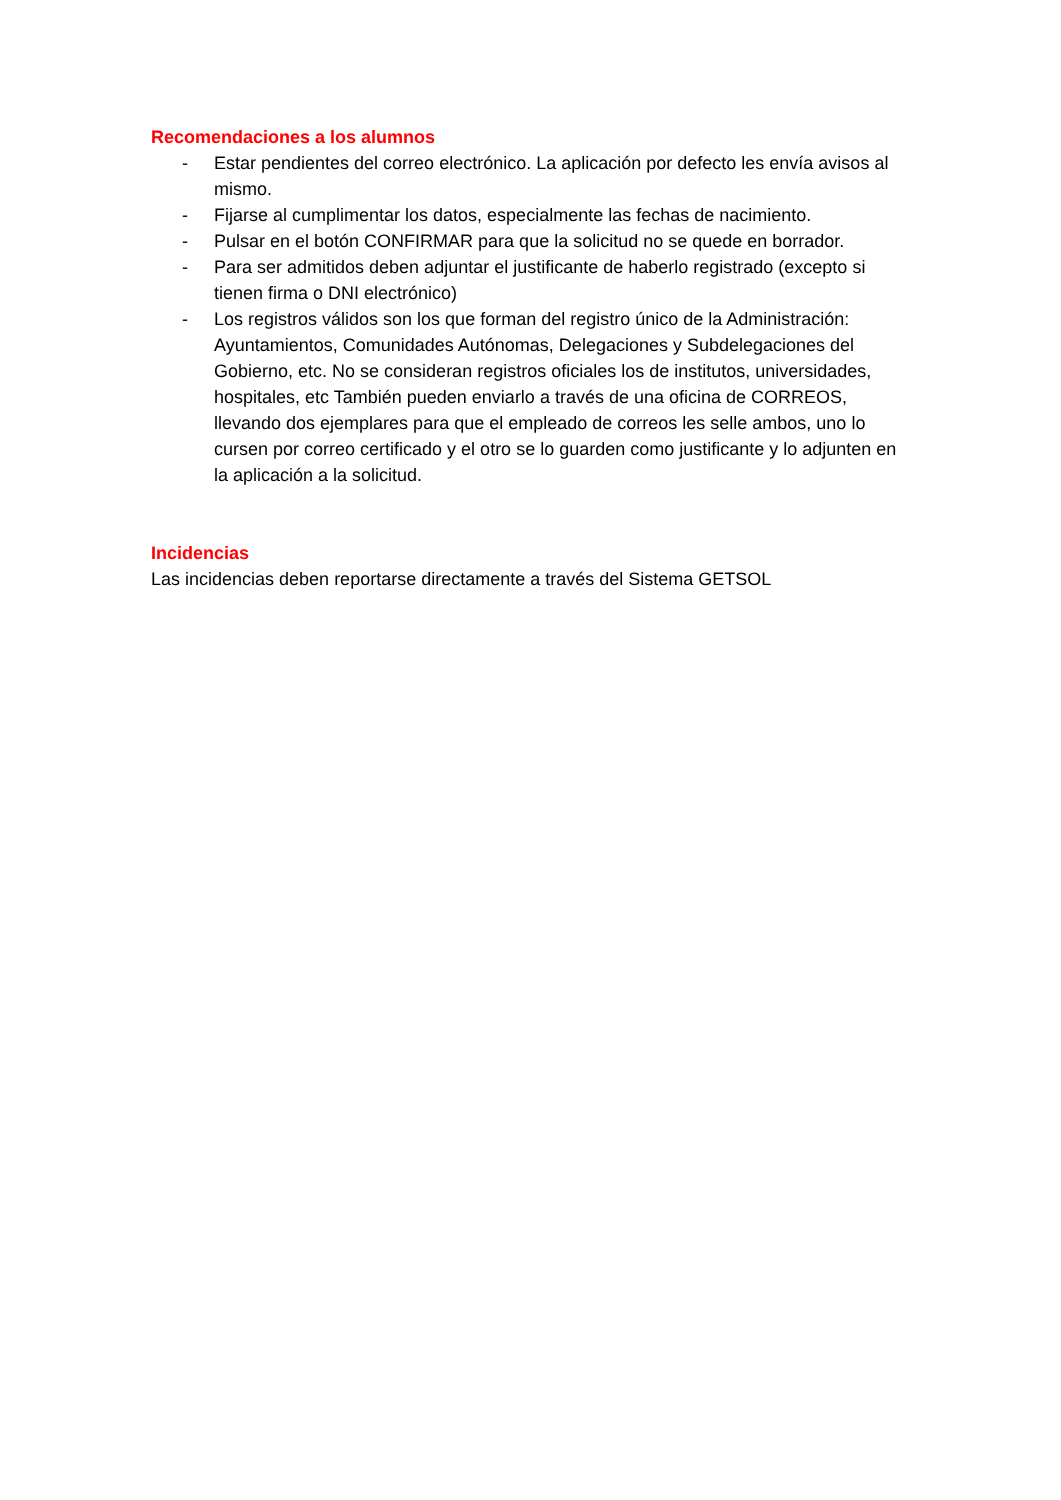Recomendaciones a los alumnos
- Estar pendientes del correo electrónico. La aplicación por defecto les envía avisos al mismo.
- Fijarse al cumplimentar los datos, especialmente las fechas de nacimiento.
- Pulsar en el botón CONFIRMAR para que la solicitud no se quede en borrador.
- Para ser admitidos deben adjuntar el justificante de haberlo registrado (excepto si tienen firma o DNI electrónico)
- Los registros válidos son los que forman del registro único de la Administración: Ayuntamientos, Comunidades Autónomas, Delegaciones y Subdelegaciones del Gobierno, etc. No se consideran registros oficiales los de institutos, universidades, hospitales, etc También pueden enviarlo a través de una oficina de CORREOS, llevando dos ejemplares para que el empleado de correos les selle ambos, uno lo cursen por correo certificado y el otro se lo guarden como justificante y lo adjunten en la aplicación a la solicitud.
Incidencias
Las incidencias deben reportarse directamente a través del Sistema GETSOL